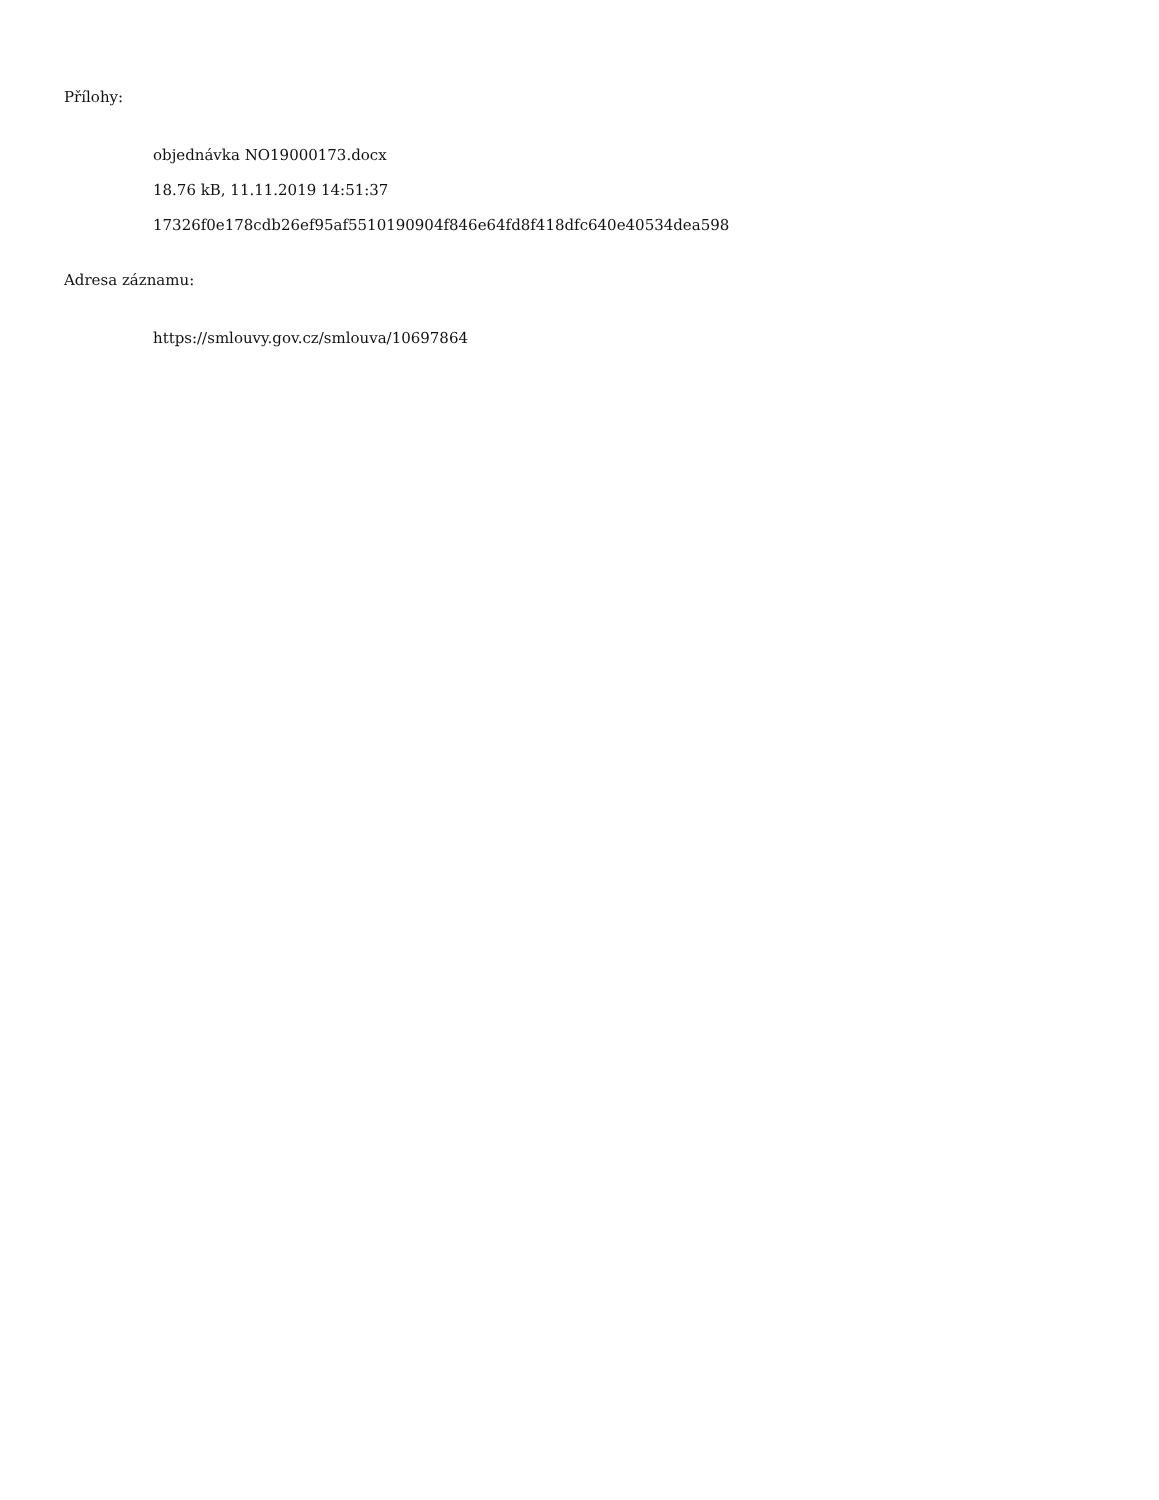Přílohy:
objednávka NO19000173.docx
18.76 kB, 11.11.2019 14:51:37
17326f0e178cdb26ef95af5510190904f846e64fd8f418dfc640e40534dea598
Adresa záznamu:
https://smlouvy.gov.cz/smlouva/10697864